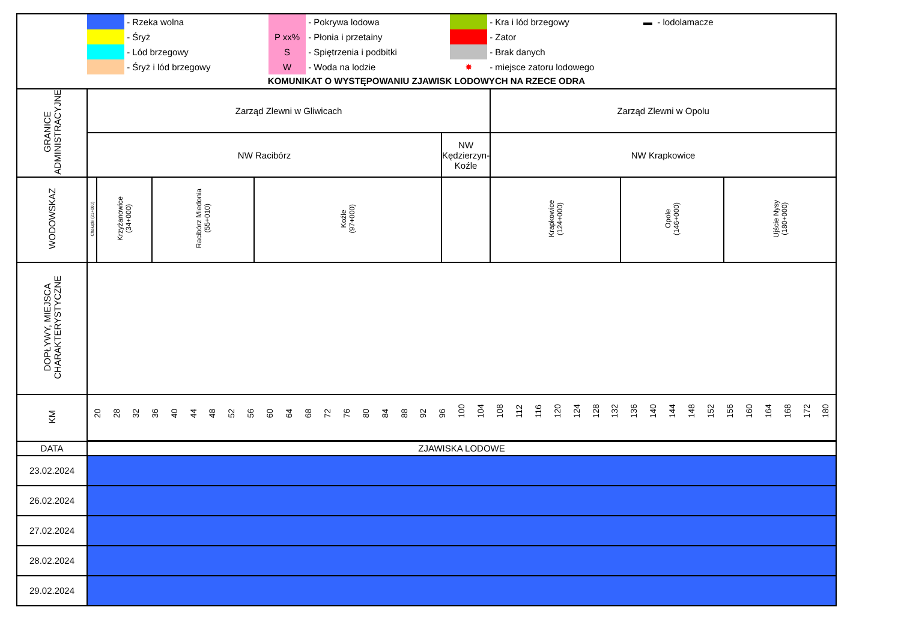| | - Rzeka wolna | | - Pokrywa lodowa | | - Kra i lód brzegowy | ▬ - lodolamacze |
| | - Śryż | P xx% | - Płonia i przetainy | | - Zator | |
| | - Lód brzegowy | S | - Spiętrzenia i podbitki | | - Brak danych | |
| | - Śryż i lód brzegowy | W | - Woda na lodzie | ✸ | - miejsce zatoru lodowego | |
KOMUNIKAT O WYSTĘPOWANIU ZJAWISK LODOWYCH NA RZECE ODRA
| GRANICE ADMINISTRACYJNE | Zarząd Zlewni w Gliwicach | | | | | Zarząd Zlewni w Opolu | | |
| | NW Racibórz | | | | NW Kędzierzyn- Koźle | NW Krapkowice | | |
| WODOWSKAZ | Chałupki (21+000) | Krzyżanowice (34+000) | Racibórz Miedonia (55+010) | Koźle (97+000) | | Krapkowice (124+000) | Opole (146+000) | Ujście Nysy (180+000) |
| DOPŁYWY, MIEJSCA CHARAKTERYSTYCZNE | | | | | | | | |
| KM | 20 28 32 36 40 44 48 52 56 60 64 68 72 76 80 84 88 92 96 100 104 108 112 116 120 124 128 132 136 140 144 148 152 156 160 164 168 172 180 | | | | | | | |
| DATA | ZJAWISKA LODOWE | | | | | | | |
| 23.02.2024 | | | | | | | | |
| 26.02.2024 | | | | | | | | |
| 27.02.2024 | | | | | | | | |
| 28.02.2024 | | | | | | | | |
| 29.02.2024 | | | | | | | | |